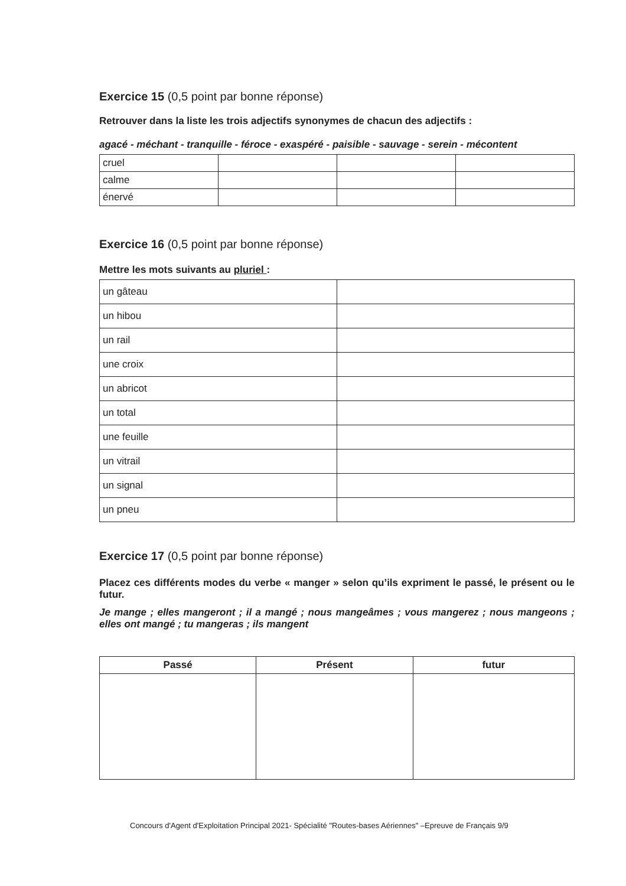Exercice 15 (0,5 point par bonne réponse)
Retrouver dans la liste les trois adjectifs synonymes de chacun des adjectifs :
agacé - méchant - tranquille - féroce - exaspéré - paisible - sauvage - serein - mécontent
| cruel | | | |
| calme | | | |
| énervé | | | |
Exercice 16 (0,5 point par bonne réponse)
Mettre les mots suivants au pluriel :
| un gâteau | |
| un hibou | |
| un rail | |
| une croix | |
| un abricot | |
| un total | |
| une feuille | |
| un vitrail | |
| un signal | |
| un pneu | |
Exercice 17 (0,5 point par bonne réponse)
Placez ces différents modes du verbe « manger » selon qu’ils expriment le passé, le présent ou le futur.
Je mange ; elles mangeront ; il a mangé ; nous mangeâmes ; vous mangerez ; nous mangeons ; elles ont mangé ; tu mangeras ; ils mangent
| Passé | Présent | futur |
| --- | --- | --- |
Concours d'Agent d'Exploitation Principal 2021- Spécialité "Routes-bases Aériennes" –Epreuve de Français 9/9